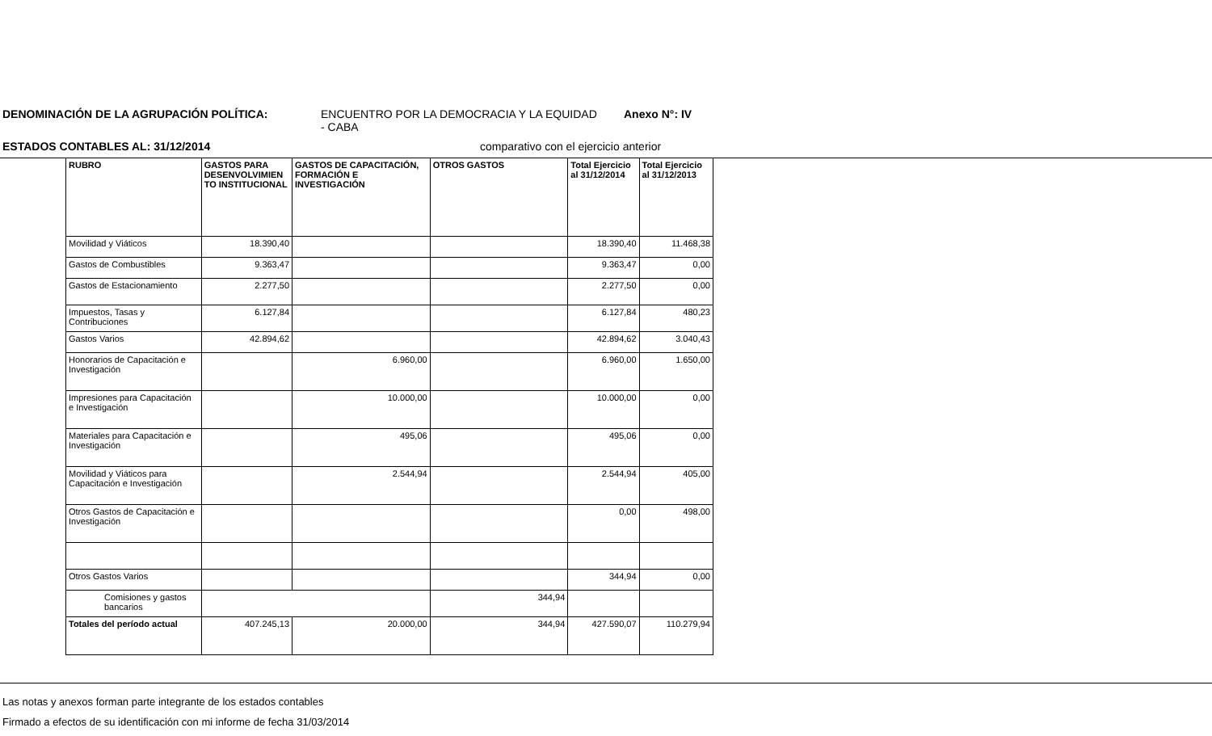DENOMINACIÓN DE LA AGRUPACIÓN POLÍTICA: ENCUENTRO POR LA DEMOCRACIA Y LA EQUIDAD
- CABA
Anexo N°: IV
ESTADOS CONTABLES AL: 31/12/2014 comparativo con el ejercicio anterior
| RUBRO | GASTOS PARA DESENVOLVIMIEN TO INSTITUCIONAL | GASTOS DE CAPACITACIÓN, FORMACIÓN E INVESTIGACIÓN | OTROS GASTOS | Total Ejercicio al 31/12/2014 | Total Ejercicio al 31/12/2013 |
| --- | --- | --- | --- | --- | --- |
| Movilidad y Viáticos | 18.390,40 | | | 18.390,40 | 11.468,38 |
| Gastos de Combustibles | 9.363,47 | | | 9.363,47 | 0,00 |
| Gastos de Estacionamiento | 2.277,50 | | | 2.277,50 | 0,00 |
| Impuestos, Tasas y Contribuciones | 6.127,84 | | | 6.127,84 | 480,23 |
| Gastos Varios | 42.894,62 | | | 42.894,62 | 3.040,43 |
| Honorarios de Capacitación e Investigación | | 6.960,00 | | 6.960,00 | 1.650,00 |
| Impresiones para Capacitación e Investigación | | 10.000,00 | | 10.000,00 | 0,00 |
| Materiales para Capacitación e Investigación | | 495,06 | | 495,06 | 0,00 |
| Movilidad y Viáticos para Capacitación e Investigación | | 2.544,94 | | 2.544,94 | 405,00 |
| Otros Gastos de Capacitación e Investigación | | | | 0,00 | 498,00 |
| Otros Gastos Varios | | | | 344,94 | 0,00 |
| Comisiones y gastos bancarios | | | 344,94 | | |
| Totales del período actual | 407.245,13 | 20.000,00 | 344,94 | 427.590,07 | 110.279,94 |
Las notas y anexos forman parte integrante de los estados contables
Firmado a efectos de su identificación con mi informe de fecha 31/03/2014